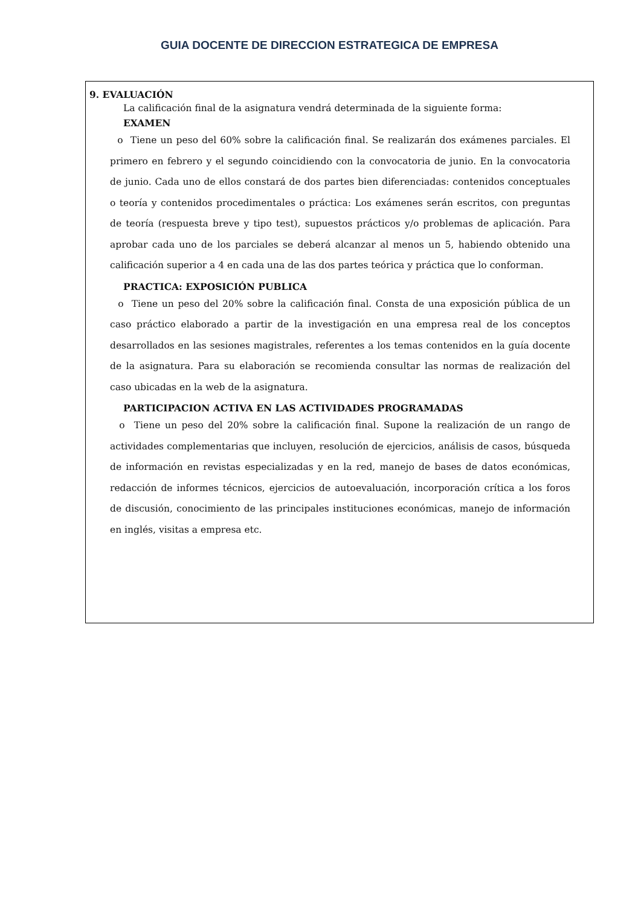GUIA DOCENTE DE DIRECCION ESTRATEGICA DE EMPRESA
9. EVALUACIÓN
La calificación final de la asignatura vendrá determinada de la siguiente forma:
EXAMEN
o Tiene un peso del 60% sobre la calificación final. Se realizarán dos exámenes parciales. El primero en febrero y el segundo coincidiendo con la convocatoria de junio. En la convocatoria de junio. Cada uno de ellos constará de dos partes bien diferenciadas: contenidos conceptuales o teoría y contenidos procedimentales o práctica: Los exámenes serán escritos, con preguntas de teoría (respuesta breve y tipo test), supuestos prácticos y/o problemas de aplicación. Para aprobar cada uno de los parciales se deberá alcanzar al menos un 5, habiendo obtenido una calificación superior a 4 en cada una de las dos partes teórica y práctica que lo conforman.
PRACTICA: EXPOSICIÓN PUBLICA
o Tiene un peso del 20% sobre la calificación final. Consta de una exposición pública de un caso práctico elaborado a partir de la investigación en una empresa real de los conceptos desarrollados en las sesiones magistrales, referentes a los temas contenidos en la guía docente de la asignatura. Para su elaboración se recomienda consultar las normas de realización del caso ubicadas en la web de la asignatura.
PARTICIPACION ACTIVA EN LAS ACTIVIDADES PROGRAMADAS
o Tiene un peso del 20% sobre la calificación final. Supone la realización de un rango de actividades complementarias que incluyen, resolución de ejercicios, análisis de casos, búsqueda de información en revistas especializadas y en la red, manejo de bases de datos económicas, redacción de informes técnicos, ejercicios de autoevaluación, incorporación crítica a los foros de discusión, conocimiento de las principales instituciones económicas, manejo de información en inglés, visitas a empresa etc.